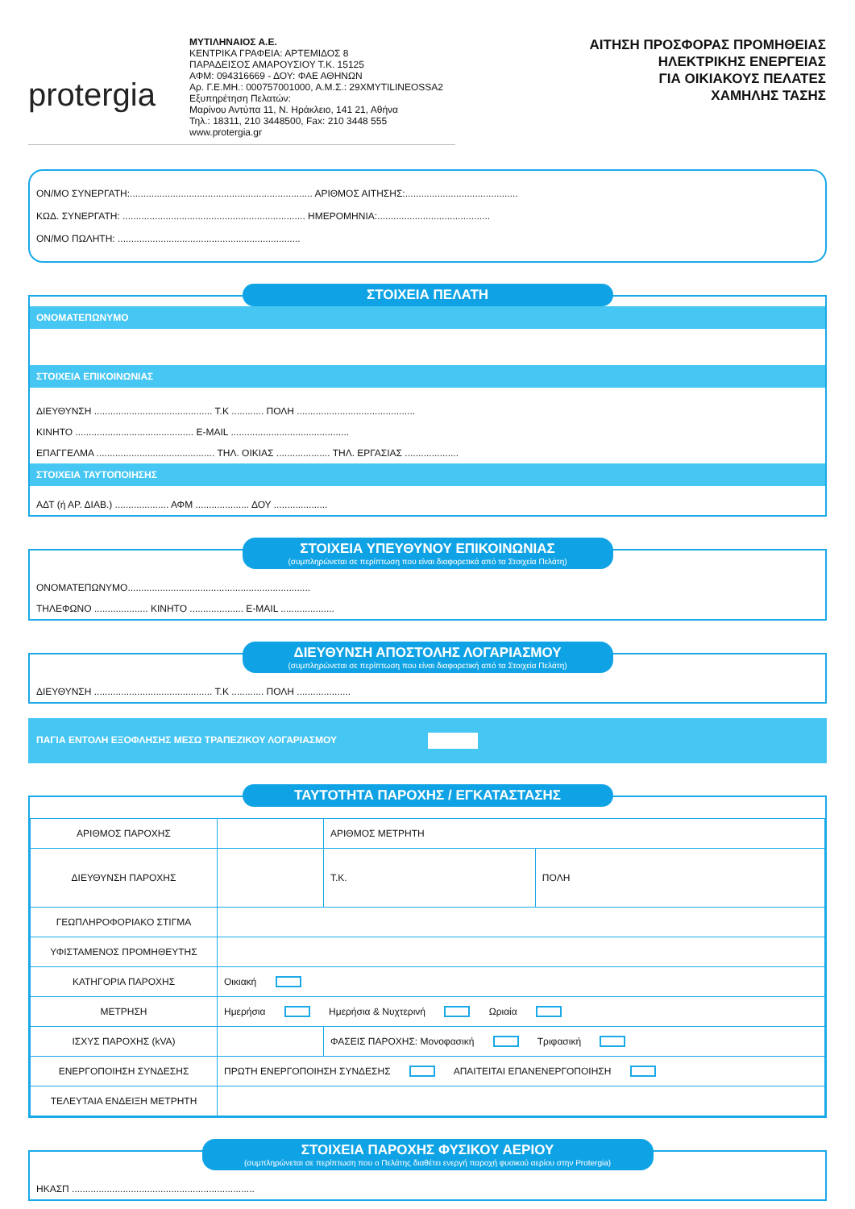protergia
ΜΥΤΙΛΗΝΑΙΟΣ Α.Ε.
ΚΕΝΤΡΙΚΑ ΓΡΑΦΕΙΑ: ΑΡΤΕΜΙΔΟΣ 8
ΠΑΡΑΔΕΙΣΟΣ ΑΜΑΡΟΥΣΙΟΥ Τ.Κ. 15125
ΑΦΜ: 094316669 - ΔΟΥ: ΦΑΕ ΑΘΗΝΩΝ
Αρ. Γ.Ε.ΜΗ.: 000757001000, Α.Μ.Σ.: 29ΧMYTILINEOSSA2
Εξυπηρέτηση Πελατών:
Μαρίνου Αντύπα 11, Ν. Ηράκλειο, 141 21, Αθήνα
Τηλ.: 18311, 210 3448500, Fax: 210 3448 555
www.protergia.gr
ΑΙΤΗΣΗ ΠΡΟΣΦΟΡΑΣ ΠΡΟΜΗΘΕΙΑΣ
ΗΛΕΚΤΡΙΚΗΣ ΕΝΕΡΓΕΙΑΣ
ΓΙΑ ΟΙΚΙΑΚΟΥΣ ΠΕΛΑΤΕΣ
ΧΑΜΗΛΗΣ ΤΑΣΗΣ
ΟΝ/ΜΟ ΣΥΝΕΡΓΑΤΗ:.................................................................... ΑΡΙΘΜΟΣ ΑΙΤΗΣΗΣ:..........................................
ΚΩΔ. ΣΥΝΕΡΓΑΤΗ: .................................................................... ΗΜΕΡΟΜΗΝΙΑ:..........................................
ΟΝ/ΜΟ ΠΩΛΗΤΗ: ....................................................................
ΣΤΟΙΧΕΙΑ ΠΕΛΑΤΗ
ΟΝΟΜΑΤΕΠΩΝΥΜΟ
ΣΤΟΙΧΕΙΑ ΕΠΙΚΟΙΝΩΝΙΑΣ
ΔΙΕΥΘΥΝΣΗ ............................................ Τ.Κ ............ ΠΟΛΗ ............................................
ΚΙΝΗΤΟ ............................................ E-MAIL ............................................
ΕΠΑΓΓΕΛΜΑ ............................................ ΤΗΛ. ΟΙΚΙΑΣ .................... ΤΗΛ. ΕΡΓΑΣΙΑΣ ....................
ΣΤΟΙΧΕΙΑ ΤΑΥΤΟΠΟΙΗΣΗΣ
ΑΔΤ (ή ΑΡ. ΔΙΑΒ.) .................... ΑΦΜ .................... ΔΟΥ ....................
ΣΤΟΙΧΕΙΑ ΥΠΕΥΘΥΝΟΥ ΕΠΙΚΟΙΝΩΝΙΑΣ
(συμπληρώνεται σε περίπτωση που είναι διαφορετικά από τα Στοιχεία Πελάτη)
ΟΝΟΜΑΤΕΠΩΝΥΜΟ....................................................................
ΤΗΛΕΦΩΝΟ .................... ΚΙΝΗΤΟ .................... E-MAIL ....................
ΔΙΕΥΘΥΝΣΗ ΑΠΟΣΤΟΛΗΣ ΛΟΓΑΡΙΑΣΜΟΥ
(συμπληρώνεται σε περίπτωση που είναι διαφορετική από τα Στοιχεία Πελάτη)
ΔΙΕΥΘΥΝΣΗ ............................................ Τ.Κ ............ ΠΟΛΗ ....................
ΠΑΓΙΑ ΕΝΤΟΛΗ ΕΞΟΦΛΗΣΗΣ ΜΕΣΩ ΤΡΑΠΕΖΙΚΟΥ ΛΟΓΑΡΙΑΣΜΟΥ
ΤΑΥΤΟΤΗΤΑ ΠΑΡΟΧΗΣ / ΕΓΚΑΤΑΣΤΑΣΗΣ
| ΑΡΙΘΜΟΣ ΠΑΡΟΧΗΣ | | | ΑΡΙΘΜΟΣ ΜΕΤΡΗΤΗ | |
| ΔΙΕΥΘΥΝΣΗ ΠΑΡΟΧΗΣ | | | Τ.Κ. | ΠΟΛΗ |
| ΓΕΩΠΛΗΡΟΦΟΡΙΑΚΟ ΣΤΙΓΜΑ | | | | |
| ΥΦΙΣΤΑΜΕΝΟΣ ΠΡΟΜΗΘΕΥΤΗΣ | | | | |
| ΚΑΤΗΓΟΡΙΑ ΠΑΡΟΧΗΣ | Οικιακή | | | |
| ΜΕΤΡΗΣΗ | Ημερήσια Ημερήσια & Νυχτερινή Ωριαία | | | |
| ΙΣΧΥΣ ΠΑΡΟΧΗΣ (kVA) | | ΦΑΣΕΙΣ ΠΑΡΟΧΗΣ: Μονοφασική Τριφασική | | |
| ΕΝΕΡΓΟΠΟΙΗΣΗ ΣΥΝΔΕΣΗΣ | ΠΡΩΤΗ ΕΝΕΡΓΟΠΟΙΗΣΗ ΣΥΝΔΕΣΗΣ ΑΠΑΙΤΕΙΤΑΙ ΕΠΑΝΕΝΕΡΓΟΠΟΙΗΣΗ | | | |
| ΤΕΛΕΥΤΑΙΑ ΕΝΔΕΙΞΗ ΜΕΤΡΗΤΗ | | | | |
ΣΤΟΙΧΕΙΑ ΠΑΡΟΧΗΣ ΦΥΣΙΚΟΥ ΑΕΡΙΟΥ
(συμπληρώνεται σε περίπτωση που ο Πελάτης διαθέτει ενεργή παροχή φυσικού αερίου στην Protergia)
ΗΚΑΣΠ ....................................................................